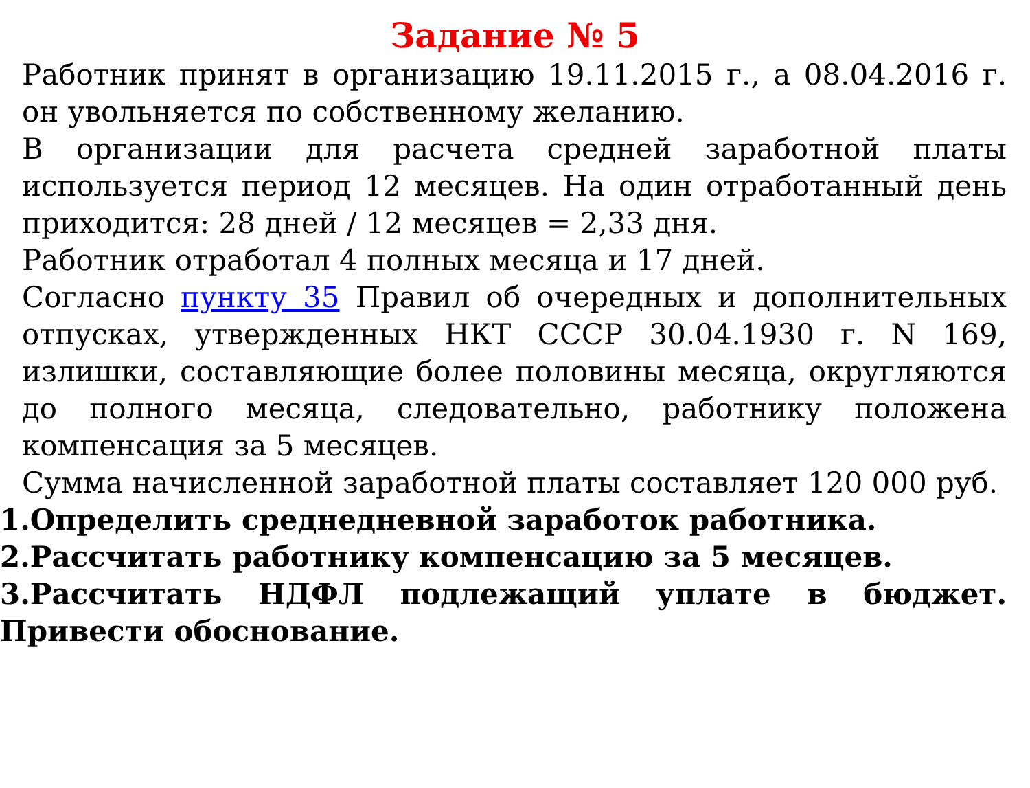Задание № 5
Работник принят в организацию 19.11.2015 г., а 08.04.2016 г. он увольняется по собственному желанию.
В организации для расчета средней заработной платы используется период 12 месяцев. На один отработанный день приходится: 28 дней / 12 месяцев = 2,33 дня.
Работник отработал 4 полных месяца и 17 дней.
Согласно пункту 35 Правил об очередных и дополнительных отпусках, утвержденных НКТ СССР 30.04.1930 г. N 169, излишки, составляющие более половины месяца, округляются до полного месяца, следовательно, работнику положена компенсация за 5 месяцев.
Сумма начисленной заработной платы составляет 120 000 руб.
1.Определить среднедневной заработок работника.
2.Рассчитать работнику компенсацию за 5 месяцев.
3.Рассчитать НДФЛ подлежащий уплате в бюджет. Привести обоснование.